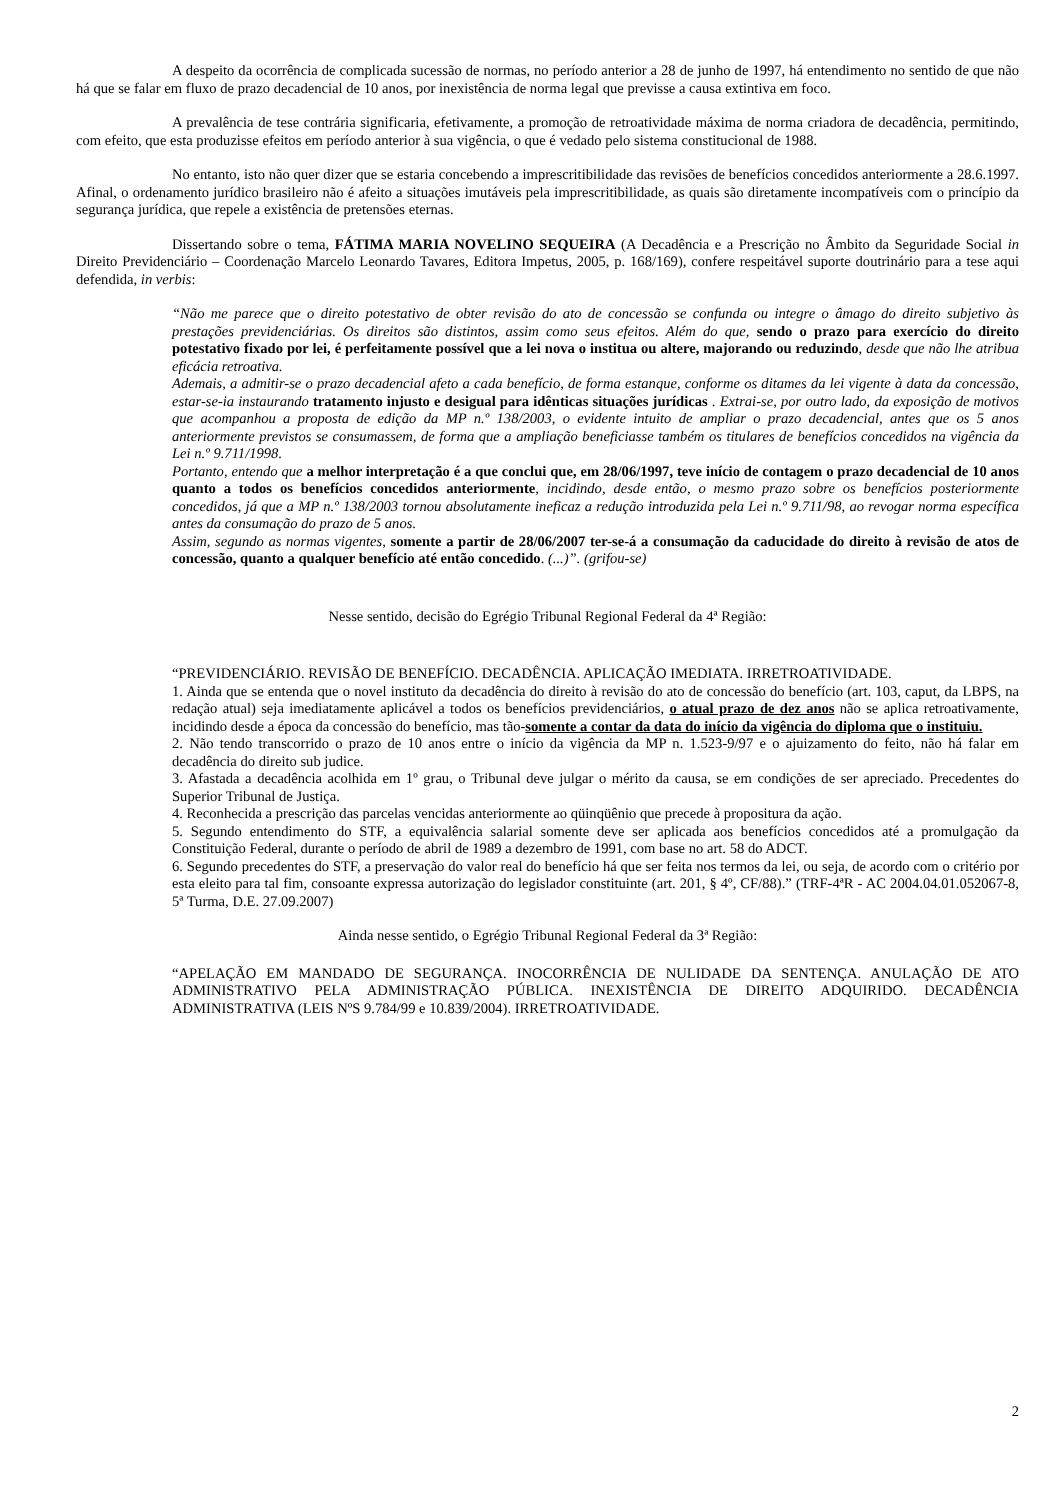A despeito da ocorrência de complicada sucessão de normas, no período anterior a 28 de junho de 1997, há entendimento no sentido de que não há que se falar em fluxo de prazo decadencial de 10 anos, por inexistência de norma legal que previsse a causa extintiva em foco.
A prevalência de tese contrária significaria, efetivamente, a promoção de retroatividade máxima de norma criadora de decadência, permitindo, com efeito, que esta produzisse efeitos em período anterior à sua vigência, o que é vedado pelo sistema constitucional de 1988.
No entanto, isto não quer dizer que se estaria concebendo a imprescritibilidade das revisões de benefícios concedidos anteriormente a 28.6.1997. Afinal, o ordenamento jurídico brasileiro não é afeito a situações imutáveis pela imprescritibilidade, as quais são diretamente incompatíveis com o princípio da segurança jurídica, que repele a existência de pretensões eternas.
Dissertando sobre o tema, FÁTIMA MARIA NOVELINO SEQUEIRA (A Decadência e a Prescrição no Âmbito da Seguridade Social in Direito Previdenciário – Coordenação Marcelo Leonardo Tavares, Editora Impetus, 2005, p. 168/169), confere respeitável suporte doutrinário para a tese aqui defendida, in verbis:
“Não me parece que o direito potestativo de obter revisão do ato de concessão se confunda ou integre o âmago do direito subjetivo às prestações previdenciárias. Os direitos são distintos, assim como seus efeitos. Além do que, sendo o prazo para exercício do direito potestativo fixado por lei, é perfeitamente possível que a lei nova o institua ou altere, majorando ou reduzindo, desde que não lhe atribua eficácia retroativa.
Ademais, a admitir-se o prazo decadencial afeto a cada benefício, de forma estanque, conforme os ditames da lei vigente à data da concessão, estar-se-ia instaurando tratamento injusto e desigual para idênticas situações jurídicas . Extrai-se, por outro lado, da exposição de motivos que acompanhou a proposta de edição da MP n.º 138/2003, o evidente intuito de ampliar o prazo decadencial, antes que os 5 anos anteriormente previstos se consumassem, de forma que a ampliação beneficiasse também os titulares de benefícios concedidos na vigência da Lei n.º 9.711/1998.
Portanto, entendo que a melhor interpretação é a que conclui que, em 28/06/1997, teve início de contagem o prazo decadencial de 10 anos quanto a todos os benefícios concedidos anteriormente, incidindo, desde então, o mesmo prazo sobre os benefícios posteriormente concedidos, já que a MP n.º 138/2003 tornou absolutamente ineficaz a redução introduzida pela Lei n.º 9.711/98, ao revogar norma específica antes da consumação do prazo de 5 anos.
Assim, segundo as normas vigentes, somente a partir de 28/06/2007 ter-se-á a consumação da caducidade do direito à revisão de atos de concessão, quanto a qualquer benefício até então concedido. (...)”. (grifou-se)
Nesse sentido, decisão do Egrégio Tribunal Regional Federal da 4ª Região:
“PREVIDENCIÁRIO. REVISÃO DE BENEFÍCIO. DECADÊNCIA. APLICAÇÃO IMEDIATA. IRRETROATIVIDADE.
1. Ainda que se entenda que o novel instituto da decadência do direito à revisão do ato de concessão do benefício (art. 103, caput, da LBPS, na redação atual) seja imediatamente aplicável a todos os benefícios previdenciários, o atual prazo de dez anos não se aplica retroativamente, incidindo desde a época da concessão do benefício, mas tão-somente a contar da data do início da vigência do diploma que o instituiu.
2. Não tendo transcorrido o prazo de 10 anos entre o início da vigência da MP n. 1.523-9/97 e o ajuizamento do feito, não há falar em decadência do direito sub judice.
3. Afastada a decadência acolhida em 1º grau, o Tribunal deve julgar o mérito da causa, se em condições de ser apreciado. Precedentes do Superior Tribunal de Justiça.
4. Reconhecida a prescrição das parcelas vencidas anteriormente ao qüinqüênio que precede à propositura da ação.
5. Segundo entendimento do STF, a equivalência salarial somente deve ser aplicada aos benefícios concedidos até a promulgação da Constituição Federal, durante o período de abril de 1989 a dezembro de 1991, com base no art. 58 do ADCT.
6. Segundo precedentes do STF, a preservação do valor real do benefício há que ser feita nos termos da lei, ou seja, de acordo com o critério por esta eleito para tal fim, consoante expressa autorização do legislador constituinte (art. 201, § 4º, CF/88).” (TRF-4ªR - AC 2004.04.01.052067-8, 5ª Turma, D.E. 27.09.2007)
Ainda nesse sentido, o Egrégio Tribunal Regional Federal da 3ª Região:
“APELAÇÃO EM MANDADO DE SEGURANÇA. INOCORRÊNCIA DE NULIDADE DA SENTENÇA. ANULAÇÃO DE ATO ADMINISTRATIVO PELA ADMINISTRAÇÃO PÚBLICA. INEXISTÊNCIA DE DIREITO ADQUIRIDO. DECADÊNCIA ADMINISTRATIVA (LEIS NºS 9.784/99 e 10.839/2004). IRRETROATIVIDADE.
2